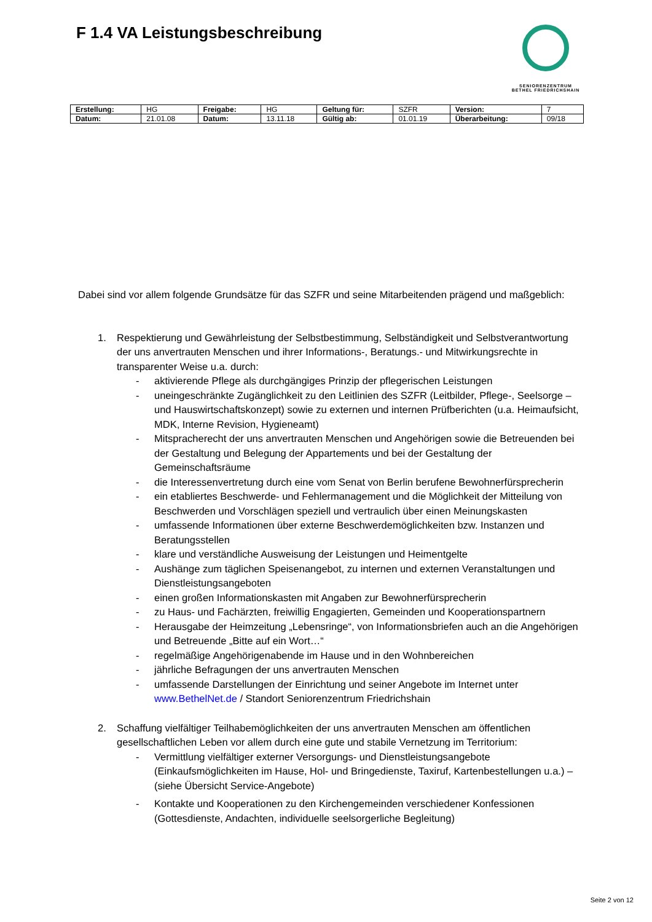F 1.4 VA Leistungsbeschreibung
SENIORENZENTRUM
BETHEL FRIEDRICHSHAIN
| Erstellung: | HG | Freigabe: | HG | Geltung für: | SZFR | Version: | 7 |
| Datum: | 21.01.08 | Datum: | 13.11.18 | Gültig ab: | 01.01.19 | Überarbeitung: | 09/18 |
Dabei sind vor allem folgende Grundsätze für das SZFR und seine Mitarbeitenden prägend und maßgeblich:
1. Respektierung und Gewährleistung der Selbstbestimmung, Selbständigkeit und Selbstverantwortung der uns anvertrauten Menschen und ihrer Informations-, Beratungs.- und Mitwirkungsrechte in transparenter Weise u.a. durch:
- aktivierende Pflege als durchgängiges Prinzip der pflegerischen Leistungen
- uneingeschränkte Zugänglichkeit zu den Leitlinien des SZFR (Leitbilder, Pflege-, Seelsorge – und Hauswirtschaftskonzept) sowie zu externen und internen Prüfberichten (u.a. Heimaufsicht, MDK, Interne Revision, Hygieneamt)
- Mitspracherecht der uns anvertrauten Menschen und Angehörigen sowie die Betreuenden bei der Gestaltung und Belegung der Appartements und bei der Gestaltung der Gemeinschaftsräume
- die Interessenvertretung durch eine vom Senat von Berlin berufene Bewohnerfürsprecherin
- ein etabliertes Beschwerde- und Fehlermanagement und die Möglichkeit der Mitteilung von Beschwerden und Vorschlägen speziell und vertraulich über einen Meinungskasten
- umfassende Informationen über externe Beschwerdemöglichkeiten bzw. Instanzen und Beratungsstellen
- klare und verständliche Ausweisung der Leistungen und Heimentgelte
- Aushänge zum täglichen Speisenangebot, zu internen und externen Veranstaltungen und Dienstleistungsangeboten
- einen großen Informationskasten mit Angaben zur Bewohnerfürsprecherin
- zu Haus- und Fachärzten, freiwillig Engagierten, Gemeinden und Kooperationspartnern
- Herausgabe der Heimzeitung „Lebensringe“, von Informationsbriefen auch an die Angehörigen und Betreuende „Bitte auf ein Wort…“
- regelmäßige Angehörigenabende im Hause und in den Wohnbereichen
- jährliche Befragungen der uns anvertrauten Menschen
- umfassende Darstellungen der Einrichtung und seiner Angebote im Internet unter www.BethelNet.de / Standort Seniorenzentrum Friedrichshain
2. Schaffung vielfältiger Teilhabemöglichkeiten der uns anvertrauten Menschen am öffentlichen gesellschaftlichen Leben vor allem durch eine gute und stabile Vernetzung im Territorium:
- Vermittlung vielfältiger externer Versorgungs- und Dienstleistungsangebote (Einkaufsmöglichkeiten im Hause, Hol- und Bringedienste, Taxiruf, Kartenbestellungen u.a.) – (siehe Übersicht Service-Angebote)
- Kontakte und Kooperationen zu den Kirchengemeinden verschiedener Konfessionen (Gottesdienste, Andachten, individuelle seelsorgerliche Begleitung)
Seite 2 von 12